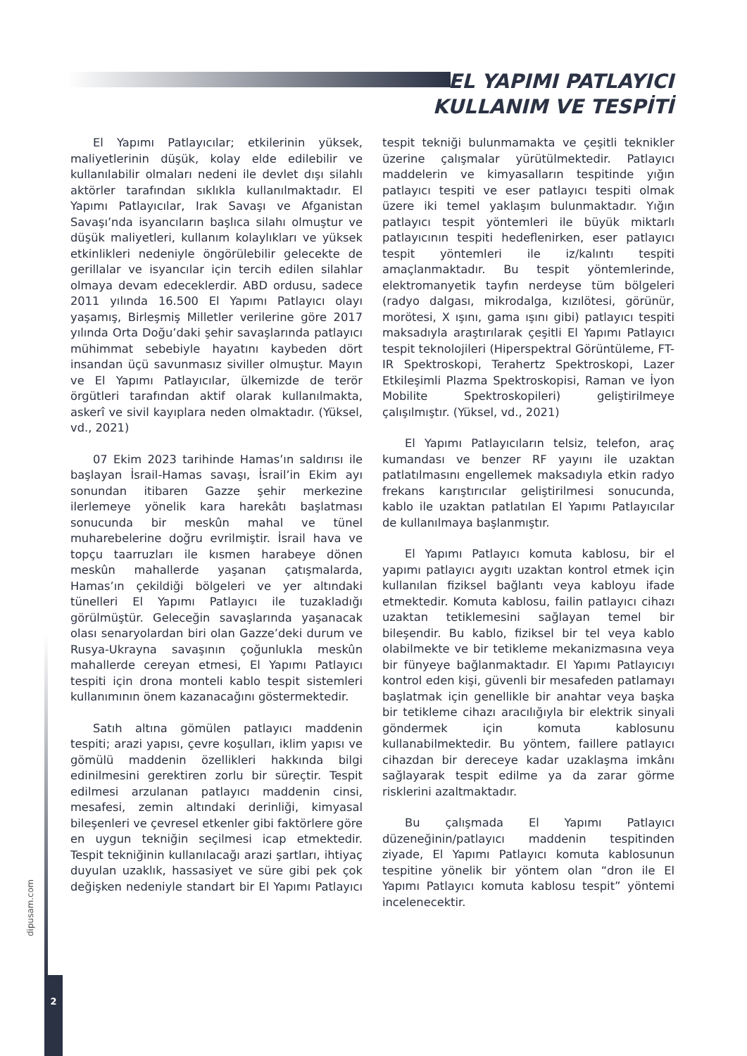EL YAPIMI PATLAYICI
KULLANIM VE TESPİTİ
El Yapımı Patlayıcılar; etkilerinin yüksek, maliyetlerinin düşük, kolay elde edilebilir ve kullanılabilir olmaları nedeni ile devlet dışı silahlı aktörler tarafından sıklıkla kullanılmaktadır. El Yapımı Patlayıcılar, Irak Savaşı ve Afganistan Savaşı’nda isyancıların başlıca silahı olmuştur ve düşük maliyetleri, kullanım kolaylıkları ve yüksek etkinlikleri nedeniyle öngörülebilir gelecekte de gerillalar ve isyancılar için tercih edilen silahlar olmaya devam edeceklerdir. ABD ordusu, sadece 2011 yılında 16.500 El Yapımı Patlayıcı olayı yaşamış, Birleşmiş Milletler verilerine göre 2017 yılında Orta Doğu’daki şehir savaşlarında patlayıcı mühimmat sebebiyle hayatını kaybeden dört insandan üçü savunmasız siviller olmuştur. Mayın ve El Yapımı Patlayıcılar, ülkemizde de terör örgütleri tarafından aktif olarak kullanılmakta, askerî ve sivil kayıplara neden olmaktadır. (Yüksel, vd., 2021)
07 Ekim 2023 tarihinde Hamas’ın saldırısı ile başlayan İsrail-Hamas savaşı, İsrail’in Ekim ayı sonundan itibaren Gazze şehir merkezine ilerlemeye yönelik kara harekâtı başlatması sonucunda bir meskûn mahal ve tünel muharebelerine doğru evrilmiştir. İsrail hava ve topçu taarruzları ile kısmen harabeye dönen meskûn mahallerde yaşanan çatışmalarda, Hamas’ın çekildiği bölgeleri ve yer altındaki tünelleri El Yapımı Patlayıcı ile tuzakladığı görülmüştür. Geleceğin savaşlarında yaşanacak olası senaryolardan biri olan Gazze’deki durum ve Rusya-Ukrayna savaşının çoğunlukla meskûn mahallerde cereyan etmesi, El Yapımı Patlayıcı tespiti için drona monteli kablo tespit sistemleri kullanımının önem kazanacağını göstermektedir.
Satıh altına gömülen patlayıcı maddenin tespiti; arazi yapısı, çevre koşulları, iklim yapısı ve gömülü maddenin özellikleri hakkında bilgi edinilmesini gerektiren zorlu bir süreçtir. Tespit edilmesi arzulanan patlayıcı maddenin cinsi, mesafesi, zemin altındaki derinliği, kimyasal bileşenleri ve çevresel etkenler gibi faktörlere göre en uygun tekniğin seçilmesi icap etmektedir. Tespit tekniğinin kullanılacağı arazi şartları, ihtiyaç duyulan uzaklık, hassasiyet ve süre gibi pek çok değişken nedeniyle standart bir El Yapımı Patlayıcı tespit tekniği bulunmamakta ve çeşitli teknikler üzerine çalışmalar yürütülmektedir. Patlayıcı maddelerin ve kimyasalların tespitinde yığın patlayıcı tespiti ve eser patlayıcı tespiti olmak üzere iki temel yaklaşım bulunmaktadır. Yığın patlayıcı tespit yöntemleri ile büyük miktarlı patlayıcının tespiti hedeflenirken, eser patlayıcı tespit yöntemleri ile iz/kalıntı tespiti amaçlanmaktadır. Bu tespit yöntemlerinde, elektromanyetik tayfın nerdeyse tüm bölgeleri (radyo dalgası, mikrodalga, kızılötesi, görünür, morötesi, X ışını, gama ışını gibi) patlayıcı tespiti maksadıyla araştırılarak çeşitli El Yapımı Patlayıcı tespit teknolojileri (Hiperspektral Görüntüleme, FT-IR Spektroskopi, Terahertz Spektroskopi, Lazer Etkileşimli Plazma Spektroskopisi, Raman ve İyon Mobilite Spektroskopileri) geliştirilmeye çalışılmıştır. (Yüksel, vd., 2021)
El Yapımı Patlayıcıların telsiz, telefon, araç kumandası ve benzer RF yayını ile uzaktan patlatılmasını engellemek maksadıyla etkin radyo frekans karıştırıcılar geliştirilmesi sonucunda, kablo ile uzaktan patlatılan El Yapımı Patlayıcılar de kullanılmaya başlanmıştır.
El Yapımı Patlayıcı komuta kablosu, bir el yapımı patlayıcı aygıtı uzaktan kontrol etmek için kullanılan fiziksel bağlantı veya kabloyu ifade etmektedir. Komuta kablosu, failin patlayıcı cihazı uzaktan tetiklemesini sağlayan temel bir bileşendir. Bu kablo, fiziksel bir tel veya kablo olabilmekte ve bir tetikleme mekanizmasına veya bir fünyeye bağlanmaktadır. El Yapımı Patlayıcıyı kontrol eden kişi, güvenli bir mesafeden patlamayı başlatmak için genellikle bir anahtar veya başka bir tetikleme cihazı aracılığıyla bir elektrik sinyali göndermek için komuta kablosunu kullanabilmektedir. Bu yöntem, faillere patlayıcı cihazdan bir dereceye kadar uzaklaşma imkânı sağlayarak tespit edilme ya da zarar görme risklerini azaltmaktadır.
Bu çalışmada El Yapımı Patlayıcı düzeneğinin/patlayıcı maddenin tespitinden ziyade, El Yapımı Patlayıcı komuta kablosunun tespitine yönelik bir yöntem olan “dron ile El Yapımı Patlayıcı komuta kablosu tespit” yöntemi incelenecektir.
dipusam.com
2